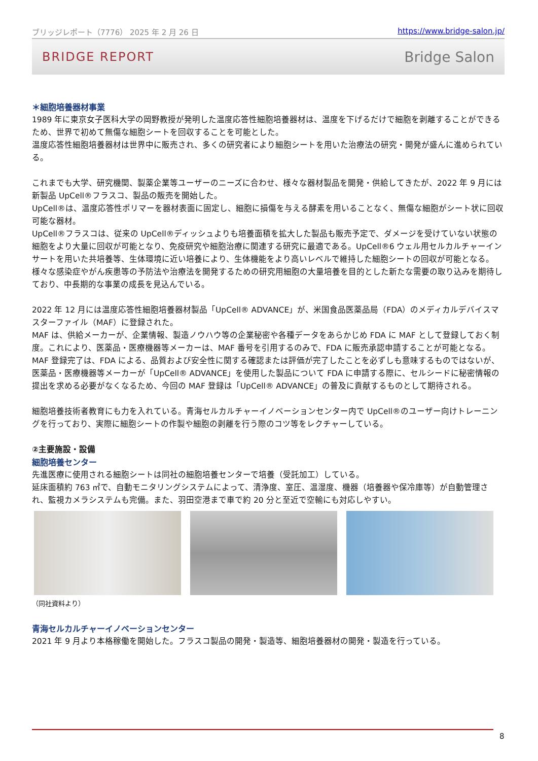ブリッジレポート（7776） 2025 年 2 月 26 日 https://www.bridge-salon.jp/
BRIDGE REPORT Bridge Salon
＊細胞培養器材事業
1989 年に東京女子医科大学の岡野教授が発明した温度応答性細胞培養器材は、温度を下げるだけで細胞を剥離することができるため、世界で初めて無傷な細胞シートを回収することを可能とした。
温度応答性細胞培養器材は世界中に販売され、多くの研究者により細胞シートを用いた治療法の研究・開発が盛んに進められている。
これまでも大学、研究機関、製薬企業等ユーザーのニーズに合わせ、様々な器材製品を開発・供給してきたが、2022 年 9 月には新製品 UpCell®フラスコ、製品の販売を開始した。
UpCell®は、温度応答性ポリマーを器材表面に固定し、細胞に損傷を与える酵素を用いることなく、無傷な細胞がシート状に回収可能な器材。
UpCell®フラスコは、従来の UpCell®ディッシュよりも培養面積を拡大した製品も販売予定で、ダメージを受けていない状態の細胞をより大量に回収が可能となり、免疫研究や細胞治療に関連する研究に最適である。UpCell®6 ウェル用セルカルチャーインサートを用いた共培養等、生体環境に近い培養により、生体機能をより高いレベルで維持した細胞シートの回収が可能となる。様々な感染症やがん疾患等の予防法や治療法を開発するための研究用細胞の大量培養を目的とした新たな需要の取り込みを期待しており、中長期的な事業の成長を見込んでいる。
2022 年 12 月には温度応答性細胞培養器材製品「UpCell® ADVANCE」が、米国食品医薬品局（FDA）のメディカルデバイスマスターファイル（MAF）に登録された。
MAF は、供給メーカーが、企業情報、製造ノウハウ等の企業秘密や各種データをあらかじめ FDA に MAF として登録しておく制度。これにより、医薬品・医療機器等メーカーは、MAF 番号を引用するのみで、FDA に販売承認申請することが可能となる。MAF 登録完了は、FDA による、品質および安全性に関する確認または評価が完了したことを必ずしも意味するものではないが、医薬品・医療機器等メーカーが「UpCell® ADVANCE」を使用した製品について FDA に申請する際に、セルシードに秘密情報の提出を求める必要がなくなるため、今回の MAF 登録は「UpCell® ADVANCE」の普及に貢献するものとして期待される。
細胞培養技術者教育にも力を入れている。青海セルカルチャーイノベーションセンター内で UpCell®のユーザー向けトレーニングを行っており、実際に細胞シートの作製や細胞の剥離を行う際のコツ等をレクチャーしている。
②主要施設・設備
細胞培養センター
先進医療に使用される細胞シートは同社の細胞培養センターで培養（受託加工）している。
延床面積約 763 ㎡で、自動モニタリングシステムによって、清浄度、室圧、温湿度、機器（培養器や保冷庫等）が自動管理され、監視カメラシステムも完備。また、羽田空港まで車で約 20 分と至近で空輸にも対応しやすい。
（同社資料より）
青海セルカルチャーイノベーションセンター
2021 年 9 月より本格稼働を開始した。フラスコ製品の開発・製造等、細胞培養器材の開発・製造を行っている。
8